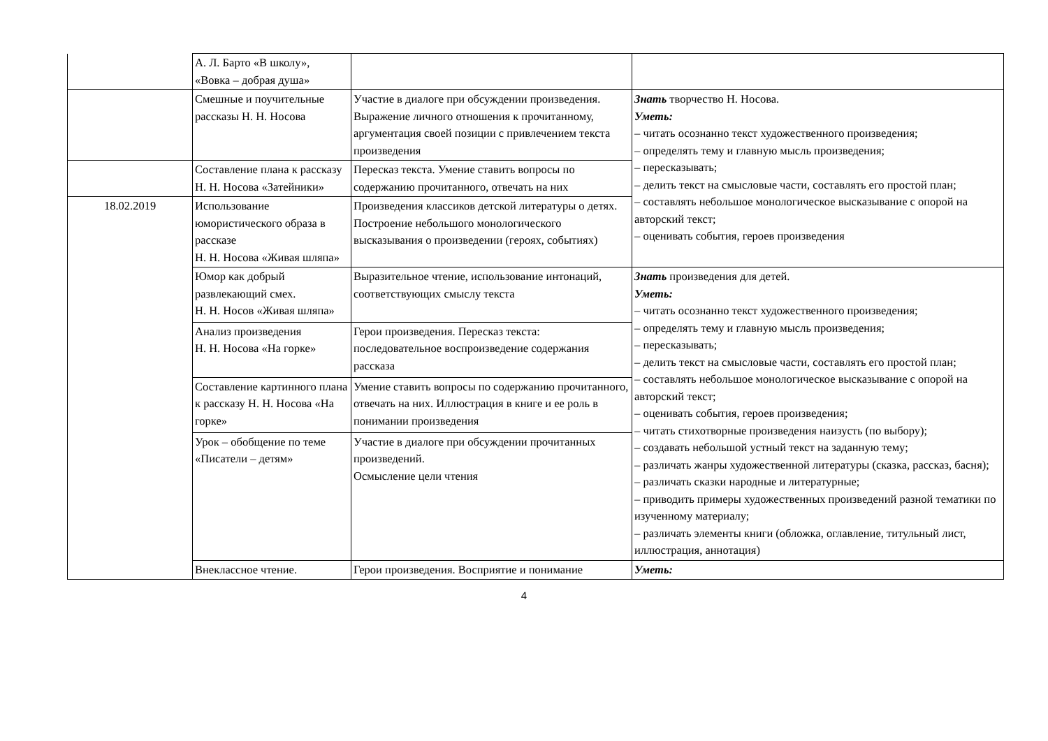| | А. Л. Барто «В школу», «Вовка – добрая душа» | | |
| | Смешные и поучительные рассказы Н. Н. Носова | Участие в диалоге при обсуждении произведения. Выражение личного отношения к прочитанному, аргументация своей позиции с привлечением текста произведения | Знать творчество Н. Носова. Уметь: – читать осознанно текст художественного произведения; – определять тему и главную мысль произведения; – пересказывать; – делить текст на смысловые части, составлять его простой план; – составлять небольшое монологическое высказывание с опорой на авторский текст; – оценивать события, героев произведения |
| | Составление плана к рассказу Н. Н. Носова «Затейники» | Пересказ текста. Умение ставить вопросы по содержанию прочитанного, отвечать на них | |
| 18.02.2019 | Использование юмористического образа в рассказе Н. Н. Носова «Живая шляпа» | Произведения классиков детской литературы о детях. Построение небольшого монологического высказывания о произведении (героях, событиях) | |
| | Юмор как добрый развлекающий смех. Н. Н. Носов «Живая шляпа» | Выразительное чтение, использование интонаций, соответствующих смыслу текста | Знать произведения для детей. Уметь: – читать осознанно текст художественного произведения; – определять тему и главную мысль произведения; – пересказывать; – делить текст на смысловые части, составлять его простой план; – составлять небольшое монологическое высказывание с опорой на авторский текст; – оценивать события, героев произведения; – читать стихотворные произведения наизусть (по выбору); – создавать небольшой устный текст на заданную тему; – различать жанры художественной литературы (сказка, рассказ, басня); – различать сказки народные и литературные; – приводить примеры художественных произведений разной тематики по изученному материалу; – различать элементы книги (обложка, оглавление, титульный лист, иллюстрация, аннотация) |
| | Анализ произведения Н. Н. Носова «На горке» | Герои произведения. Пересказ текста: последовательное воспроизведение содержания рассказа | |
| | Составление картинного плана к рассказу Н. Н. Носова «На горке» | Умение ставить вопросы по содержанию прочитанного, отвечать на них. Иллюстрация в книге и ее роль в понимании произведения | |
| | Урок – обобщение по теме «Писатели – детям» | Участие в диалоге при обсуждении прочитанных произведений. Осмысление цели чтения | |
| | Внеклассное чтение. | Герои произведения. Восприятие и понимание | Уметь: |
4